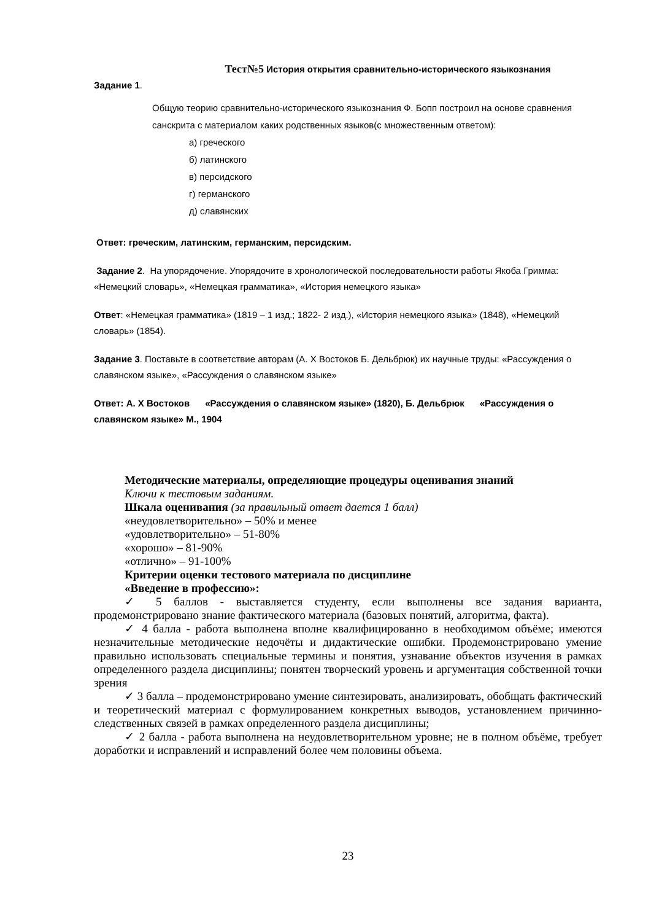Тест№5 История открытия сравнительно-исторического языкознания
Задание 1.
Общую теорию сравнительно-исторического языкознания Ф. Бопп построил на основе сравнения санскрита с материалом каких родственных языков(с множественным ответом):
а) греческого
б) латинского
в) персидского
г) германского
д) славянских
Ответ: греческим, латинским, германским, персидским.
Задание 2. На упорядочение. Упорядочите в хронологической последовательности работы Якоба Гримма: «Немецкий словарь», «Немецкая грамматика», «История немецкого языка»
Ответ: «Немецкая грамматика» (1819 – 1 изд.; 1822- 2 изд.), «История немецкого языка» (1848), «Немецкий словарь» (1854).
Задание 3. Поставьте в соответствие авторам (А. Х Востоков Б. Дельбрюк) их научные труды: «Рассуждения о славянском языке», «Рассуждения о славянском языке»
Ответ: А. Х Востоков «Рассуждения о славянском языке» (1820), Б. Дельбрюк «Рассуждения о славянском языке» М., 1904
Методические материалы, определяющие процедуры оценивания знаний
Ключи к тестовым заданиям.
Шкала оценивания (за правильный ответ дается 1 балл)
«неудовлетворительно» – 50% и менее
«удовлетворительно» – 51-80%
«хорошо» – 81-90%
«отлично» – 91-100%
Критерии оценки тестового материала по дисциплине
«Введение в профессию»:
✓ 5 баллов - выставляется студенту, если выполнены все задания варианта, продемонстрировано знание фактического материала (базовых понятий, алгоритма, факта).
✓ 4 балла - работа выполнена вполне квалифицированно в необходимом объёме; имеются незначительные методические недочёты и дидактические ошибки. Продемонстрировано умение правильно использовать специальные термины и понятия, узнавание объектов изучения в рамках определенного раздела дисциплины; понятен творческий уровень и аргументация собственной точки зрения
✓ 3 балла – продемонстрировано умение синтезировать, анализировать, обобщать фактический и теоретический материал с формулированием конкретных выводов, установлением причинно-следственных связей в рамках определенного раздела дисциплины;
✓ 2 балла - работа выполнена на неудовлетворительном уровне; не в полном объёме, требует доработки и исправлений и исправлений более чем половины объема.
23